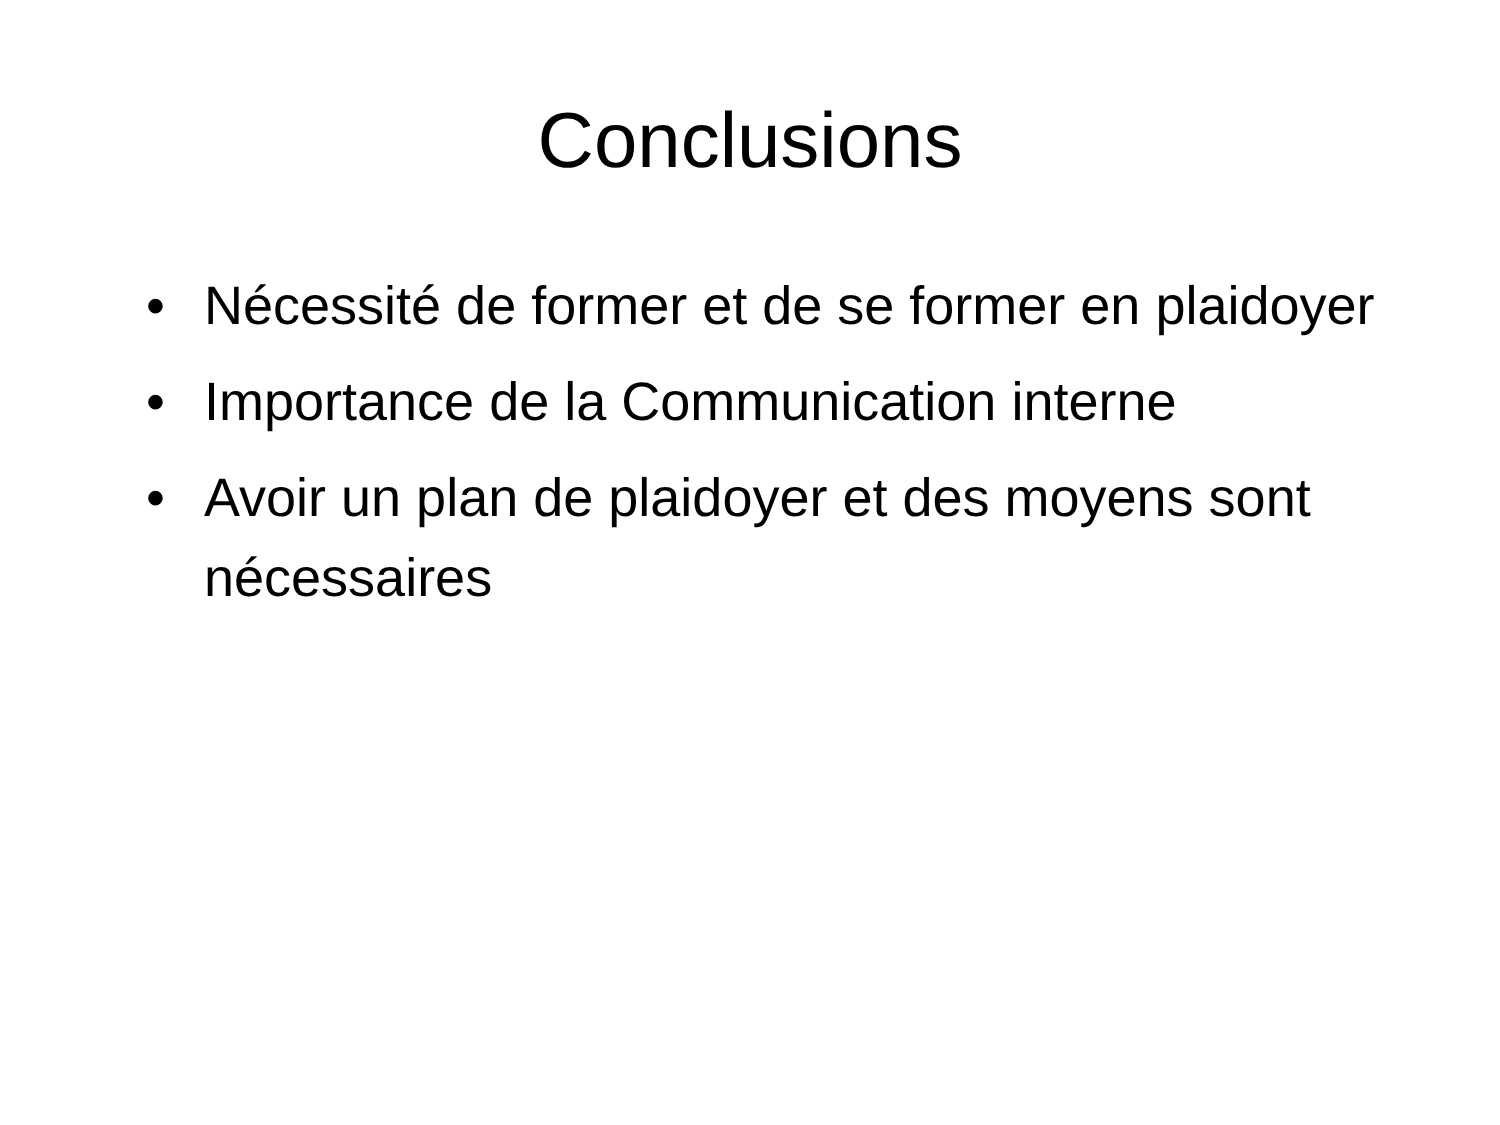Conclusions
• Nécessité de former et de se former en plaidoyer
• Importance de la Communication interne
• Avoir un plan de plaidoyer et des moyens sont nécessaires